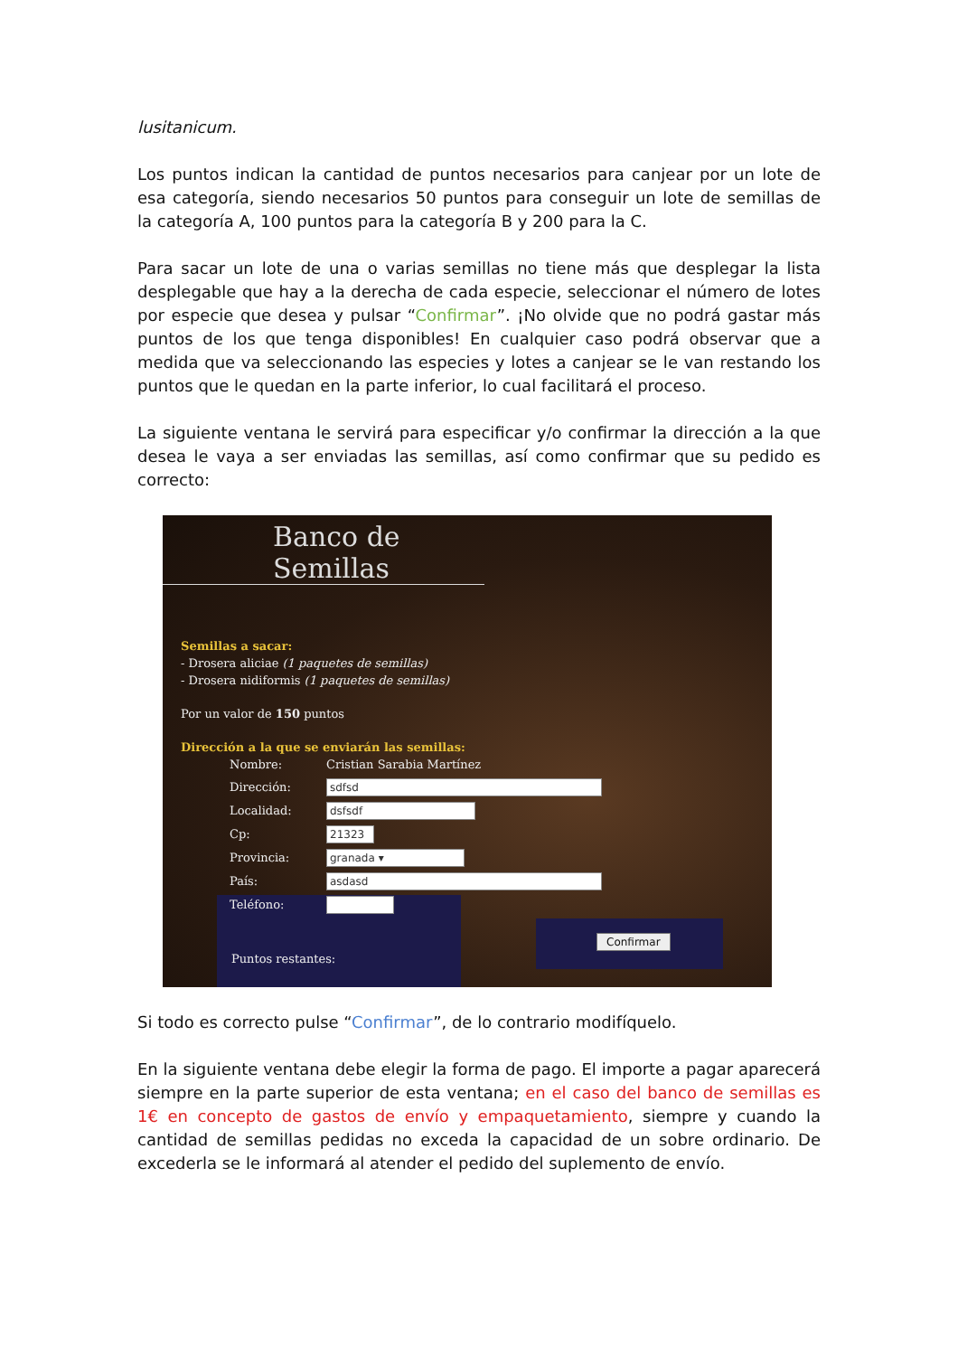lusitanicum.
Los puntos indican la cantidad de puntos necesarios para canjear por un lote de esa categoría, siendo necesarios 50 puntos para conseguir un lote de semillas de la categoría A, 100 puntos para la categoría B y 200 para la C.
Para sacar un lote de una o varias semillas no tiene más que desplegar la lista desplegable que hay a la derecha de cada especie, seleccionar el número de lotes por especie que desea y pulsar “Confirmar”. ¡No olvide que no podrá gastar más puntos de los que tenga disponibles! En cualquier caso podrá observar que a medida que va seleccionando las especies y lotes a canjear se le van restando los puntos que le quedan en la parte inferior, lo cual facilitará el proceso.
La siguiente ventana le servirá para especificar y/o confirmar la dirección a la que desea le vaya a ser enviadas las semillas, así como confirmar que su pedido es correcto:
Banco de Semillas
Semillas a sacar:
- Drosera aliciae (1 paquetes de semillas)
- Drosera nidiformis (1 paquetes de semillas)
Por un valor de 150 puntos
Dirección a la que se enviarán las semillas:
Nombre: Cristian Sarabia Martínez Dirección: sdfsd Localidad: dsfsdf Cp: 21323 Provincia: granada ▾ País: asdasd Teléfono:
Puntos restantes:
Confirmar
Si todo es correcto pulse “Confirmar”, de lo contrario modifíquelo.
En la siguiente ventana debe elegir la forma de pago. El importe a pagar aparecerá siempre en la parte superior de esta ventana; en el caso del banco de semillas es 1€ en concepto de gastos de envío y empaquetamiento, siempre y cuando la cantidad de semillas pedidas no exceda la capacidad de un sobre ordinario. De excederla se le informará al atender el pedido del suplemento de envío.